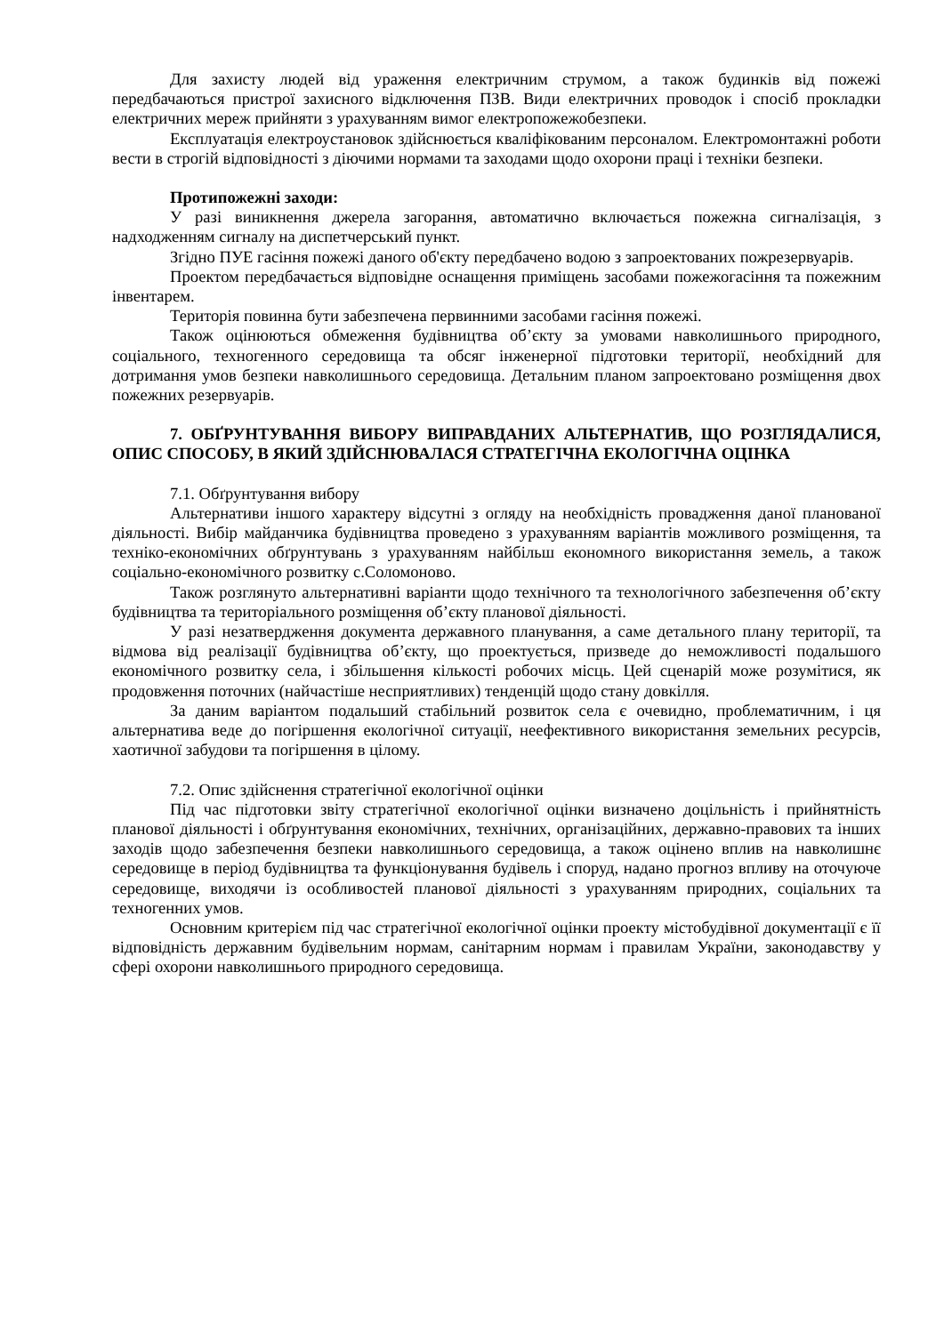Для захисту людей від ураження електричним струмом, а також будинків від пожежі передбачаються пристрої захисного відключення ПЗВ. Види електричних проводок і спосіб прокладки електричних мереж прийняти з урахуванням вимог електропожежобезпеки.
Експлуатація електроустановок здійснюється кваліфікованим персоналом. Електромонтажні роботи вести в строгій відповідності з діючими нормами та заходами щодо охорони праці і техніки безпеки.
Протипожежні заходи:
У разі виникнення джерела загорання, автоматично включається пожежна сигналізація, з надходженням сигналу на диспетчерський пункт.
Згідно ПУЕ гасіння пожежі даного об'єкту передбачено водою з запроектованих пожрезервуарів.
Проектом передбачається відповідне оснащення приміщень засобами пожежогасіння та пожежним інвентарем.
Територія повинна бути забезпечена первинними засобами гасіння пожежі.
Також оцінюються обмеження будівництва об’єкту за умовами навколишнього природного, соціального, техногенного середовища та обсяг інженерної підготовки території, необхідний для дотримання умов безпеки навколишнього середовища. Детальним планом запроектовано розміщення двох пожежних резервуарів.
7. ОБҐРУНТУВАННЯ ВИБОРУ ВИПРАВДАНИХ АЛЬТЕРНАТИВ, ЩО РОЗГЛЯДАЛИСЯ, ОПИС СПОСОБУ, В ЯКИЙ ЗДІЙСНЮВАЛАСЯ СТРАТЕГІЧНА ЕКОЛОГІЧНА ОЦІНКА
7.1. Обґрунтування вибору
Альтернативи іншого характеру відсутні з огляду на необхідність провадження даної планованої діяльності. Вибір майданчика будівництва проведено з урахуванням варіантів можливого розміщення, та техніко-економічних обґрунтувань з урахуванням найбільш економного використання земель, а також соціально-економічного розвитку с.Соломоново.
Також розглянуто альтернативні варіанти щодо технічного та технологічного забезпечення об’єкту будівництва та територіального розміщення об’єкту планової діяльності.
У разі незатвердження документа державного планування, а саме детального плану території, та відмова від реалізації будівництва об’єкту, що проектується, призведе до неможливості подальшого економічного розвитку села, і збільшення кількості робочих місць. Цей сценарій може розумітися, як продовження поточних (найчастіше несприятливих) тенденцій щодо стану довкілля.
За даним варіантом подальший стабільний розвиток села є очевидно, проблематичним, і ця альтернатива веде до погіршення екологічної ситуації, неефективного використання земельних ресурсів, хаотичної забудови та погіршення в цілому.
7.2. Опис здійснення стратегічної екологічної оцінки
Під час підготовки звіту стратегічної екологічної оцінки визначено доцільність і прийнятність планової діяльності і обґрунтування економічних, технічних, організаційних, державно-правових та інших заходів щодо забезпечення безпеки навколишнього середовища, а також оцінено вплив на навколишнє середовище в період будівництва та функціонування будівель і споруд, надано прогноз впливу на оточуюче середовище, виходячи із особливостей планової діяльності з урахуванням природних, соціальних та техногенних умов.
Основним критерієм під час стратегічної екологічної оцінки проекту містобудівної документації є її відповідність державним будівельним нормам, санітарним нормам і правилам України, законодавству у сфері охорони навколишнього природного середовища.